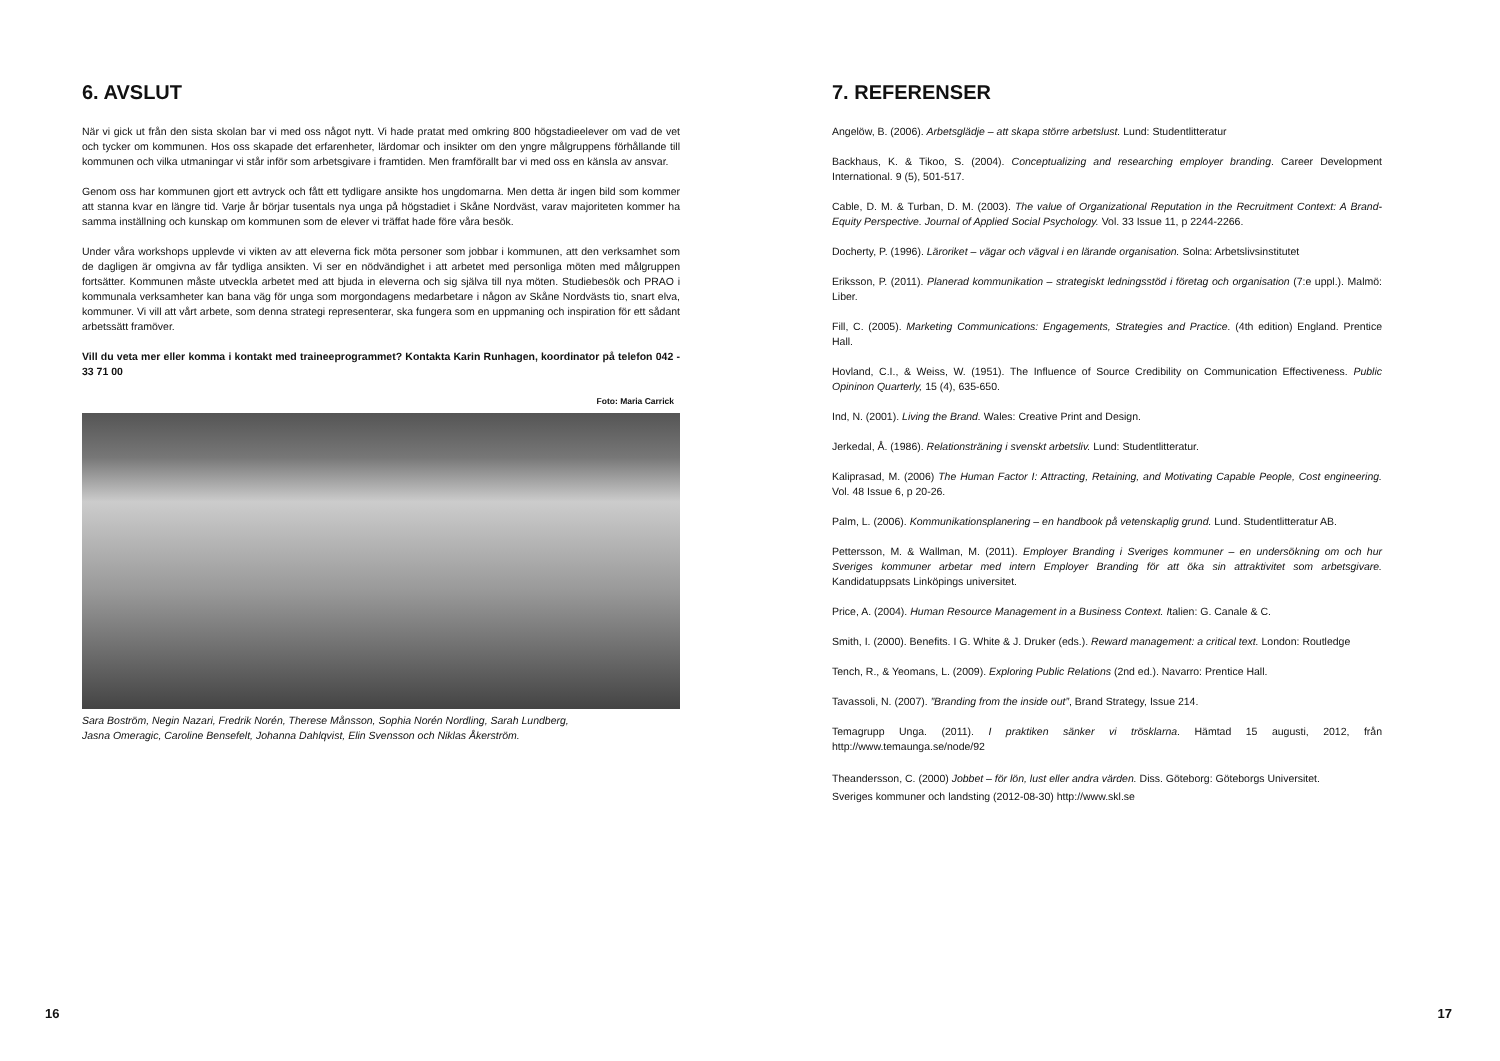6. AVSLUT
När vi gick ut från den sista skolan bar vi med oss något nytt. Vi hade pratat med omkring 800 högstadieelever om vad de vet och tycker om kommunen. Hos oss skapade det erfarenheter, lärdomar och insikter om den yngre målgruppens förhållande till kommunen och vilka utmaningar vi står inför som arbetsgivare i framtiden. Men framförallt bar vi med oss en känsla av ansvar.
Genom oss har kommunen gjort ett avtryck och fått ett tydligare ansikte hos ungdomarna. Men detta är ingen bild som kommer att stanna kvar en längre tid. Varje år börjar tusentals nya unga på högstadiet i Skåne Nordväst, varav majoriteten kommer ha samma inställning och kunskap om kommunen som de elever vi träffat hade före våra besök.
Under våra workshops upplevde vi vikten av att eleverna fick möta personer som jobbar i kommunen, att den verksamhet som de dagligen är omgivna av får tydliga ansikten. Vi ser en nödvändighet i att arbetet med personliga möten med målgruppen fortsätter. Kommunen måste utveckla arbetet med att bjuda in eleverna och sig själva till nya möten. Studiebesök och PRAO i kommunala verksamheter kan bana väg för unga som morgondagens medarbetare i någon av Skåne Nordvästs tio, snart elva, kommuner. Vi vill att vårt arbete, som denna strategi representerar, ska fungera som en uppmaning och inspiration för ett sådant arbetssätt framöver.
Vill du veta mer eller komma i kontakt med traineeprogrammet? Kontakta Karin Runhagen, koordinator på telefon 042 - 33 71 00
Foto: Maria Carrick
Sara Boström, Negin Nazari, Fredrik Norén, Therese Månsson, Sophia Norén Nordling, Sarah Lundberg,
Jasna Omeragic, Caroline Bensefelt, Johanna Dahlqvist, Elin Svensson och Niklas Åkerström.
16
7. REFERENSER
Angelöw, B. (2006). Arbetsglädje – att skapa större arbetslust. Lund: Studentlitteratur
Backhaus, K. & Tikoo, S. (2004). Conceptualizing and researching employer branding. Career Development International. 9 (5), 501-517.
Cable, D. M. & Turban, D. M. (2003). The value of Organizational Reputation in the Recruitment Context: A Brand-Equity Perspective. Journal of Applied Social Psychology. Vol. 33 Issue 11, p 2244-2266.
Docherty, P. (1996). Läroriket – vägar och vägval i en lärande organisation. Solna: Arbetslivsinstitutet
Eriksson, P. (2011). Planerad kommunikation – strategiskt ledningsstöd i företag och organisation (7:e uppl.). Malmö: Liber.
Fill, C. (2005). Marketing Communications: Engagements, Strategies and Practice. (4th edition) England. Prentice Hall.
Hovland, C.I., & Weiss, W. (1951). The Influence of Source Credibility on Communication Effectiveness. Public Opininon Quarterly, 15 (4), 635-650.
Ind, N. (2001). Living the Brand. Wales: Creative Print and Design.
Jerkedal, Å. (1986). Relationsträning i svenskt arbetsliv. Lund: Studentlitteratur.
Kaliprasad, M. (2006) The Human Factor I: Attracting, Retaining, and Motivating Capable People, Cost engineering. Vol. 48 Issue 6, p 20-26.
Palm, L. (2006). Kommunikationsplanering – en handbook på vetenskaplig grund. Lund. Studentlitteratur AB.
Pettersson, M. & Wallman, M. (2011). Employer Branding i Sveriges kommuner – en undersökning om och hur Sveriges kommuner arbetar med intern Employer Branding för att öka sin attraktivitet som arbetsgivare. Kandidatuppsats Linköpings universitet.
Price, A. (2004). Human Resource Management in a Business Context. Italien: G. Canale & C.
Smith, I. (2000). Benefits. I G. White & J. Druker (eds.). Reward management: a critical text. London: Routledge
Tench, R., & Yeomans, L. (2009). Exploring Public Relations (2nd ed.). Navarro: Prentice Hall.
Tavassoli, N. (2007). ”Branding from the inside out”, Brand Strategy, Issue 214.
Temagrupp Unga. (2011). I praktiken sänker vi trösklarna. Hämtad 15 augusti, 2012, från http://www.temaunga.se/node/92
Theandersson, C. (2000) Jobbet – för lön, lust eller andra värden. Diss. Göteborg: Göteborgs Universitet.
Sveriges kommuner och landsting (2012-08-30) http://www.skl.se
17